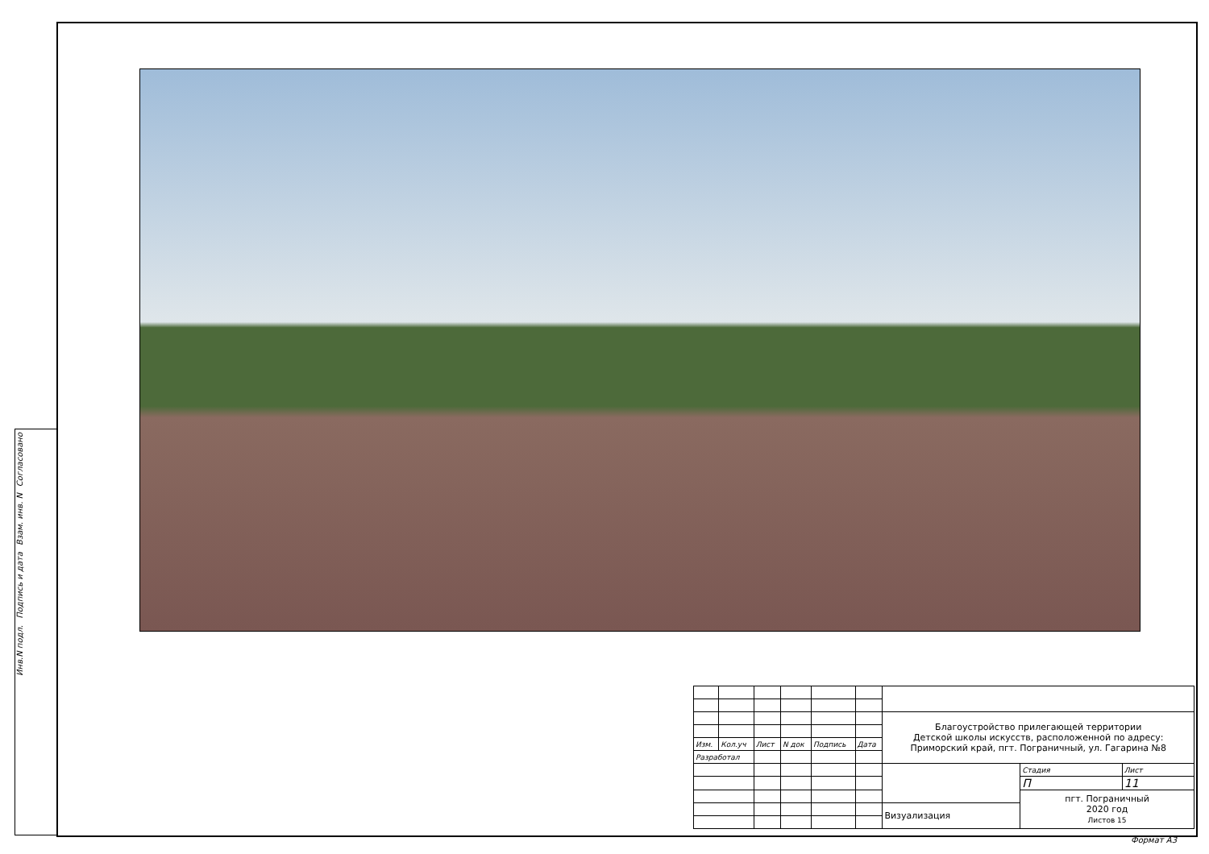Согласовано
Взам. инв. N
Подпись и дата
Инв.N подл.
| | | | | | | Благоустройство прилегающей территории Детской школы искусств, расположенной по адресу: Приморский край, пгт. Пограничный, ул. Гагарина №8 | | |
| Изм. | Кол.уч | Лист | N док | Подпись | Дата | | | |
| Разработал | | | | | | | | |
| | | | | | | | Стадия | Лист |
| | | | | | | | П | 11 |
| | | | | | | | пгт. Пограничный 2020 год Листов 15 | |
| | | | | | | Визуализация | | |
Формат А3